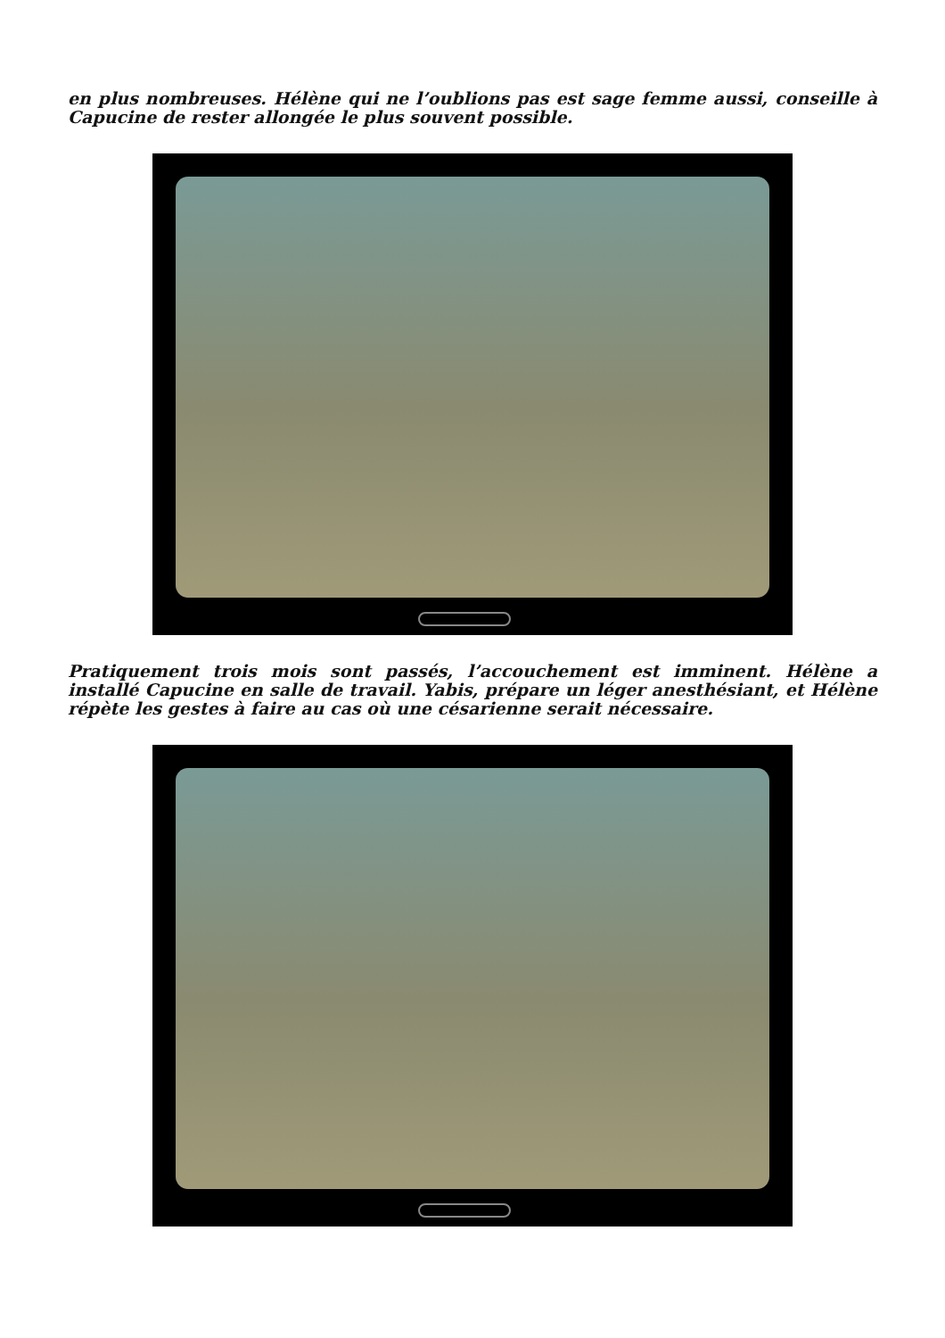en plus nombreuses. Hélène qui ne l’oublions pas est sage femme aussi, conseille à Capucine de rester allongée le plus souvent possible.
Pratiquement trois mois sont passés, l’accouchement est imminent. Hélène a installé Capucine en salle de travail. Yabis, prépare un léger anesthésiant, et Hélène répète les gestes à faire au cas où une césarienne serait nécessaire.